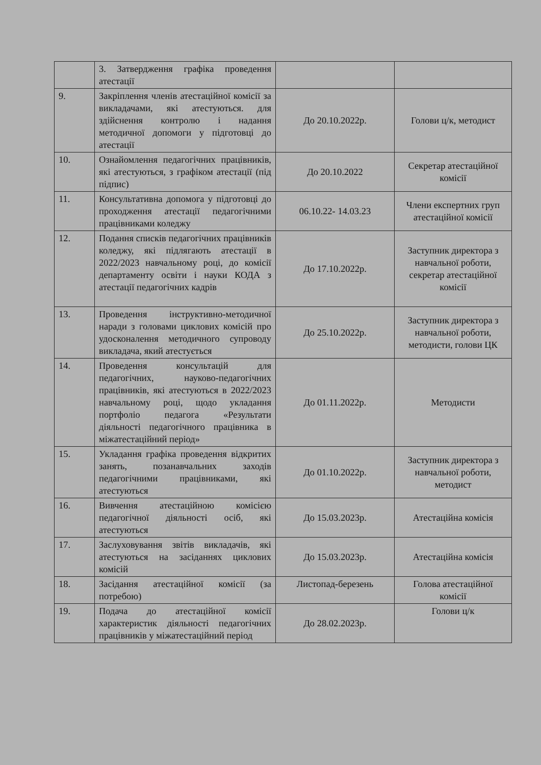| | 3. Затвердження графіка проведення атестації | | |
| 9. | Закріплення членів атестаційної комісії за викладачами, які атестуються. для здійснення контролю і надання методичної допомоги у підготовці до атестації | До 20.10.2022р. | Голови ц/к, методист |
| 10. | Ознайомлення педагогічних працівників, які атестуються, з графіком атестації (під підпис) | До 20.10.2022 | Секретар атестаційної комісії |
| 11. | Консультативна допомога у підготовці до проходження атестації педагогічними працівниками коледжу | 06.10.22- 14.03.23 | Члени експертних груп атестаційної комісії |
| 12. | Подання списків педагогічних працівників коледжу, які підлягають атестації в 2022/2023 навчальному році, до комісії департаменту освіти і науки КОДА з атестації педагогічних кадрів | До 17.10.2022р. | Заступник директора з навчальної роботи, секретар атестаційної комісії |
| 13. | Проведення інструктивно-методичної наради з головами циклових комісій про удосконалення методичного супроводу викладача, який атестується | До 25.10.2022р. | Заступник директора з навчальної роботи, методисти, голови ЦК |
| 14. | Проведення консультацій для педагогічних, науково-педагогічних працівників, які атестуються в 2022/2023 навчальному році, щодо укладання портфоліо педагога «Результати діяльності педагогічного працівника в міжатестаційний період» | До 01.11.2022р. | Методисти |
| 15. | Укладання графіка проведення відкритих занять, позанавчальних заходів педагогічними працівниками, які атестуються | До 01.10.2022р. | Заступник директора з навчальної роботи, методист |
| 16. | Вивчення атестаційною комісією педагогічної діяльності осіб, які атестуються | До 15.03.2023р. | Атестаційна комісія |
| 17. | Заслуховування звітів викладачів, які атестуються на засіданнях циклових комісій | До 15.03.2023р. | Атестаційна комісія |
| 18. | Засідання атестаційної комісії (за потребою) | Листопад-березень | Голова атестаційної комісії |
| 19. | Подача до атестаційної комісії характеристик діяльності педагогічних працівників у міжатестаційний період | До 28.02.2023р. | Голови ц/к |